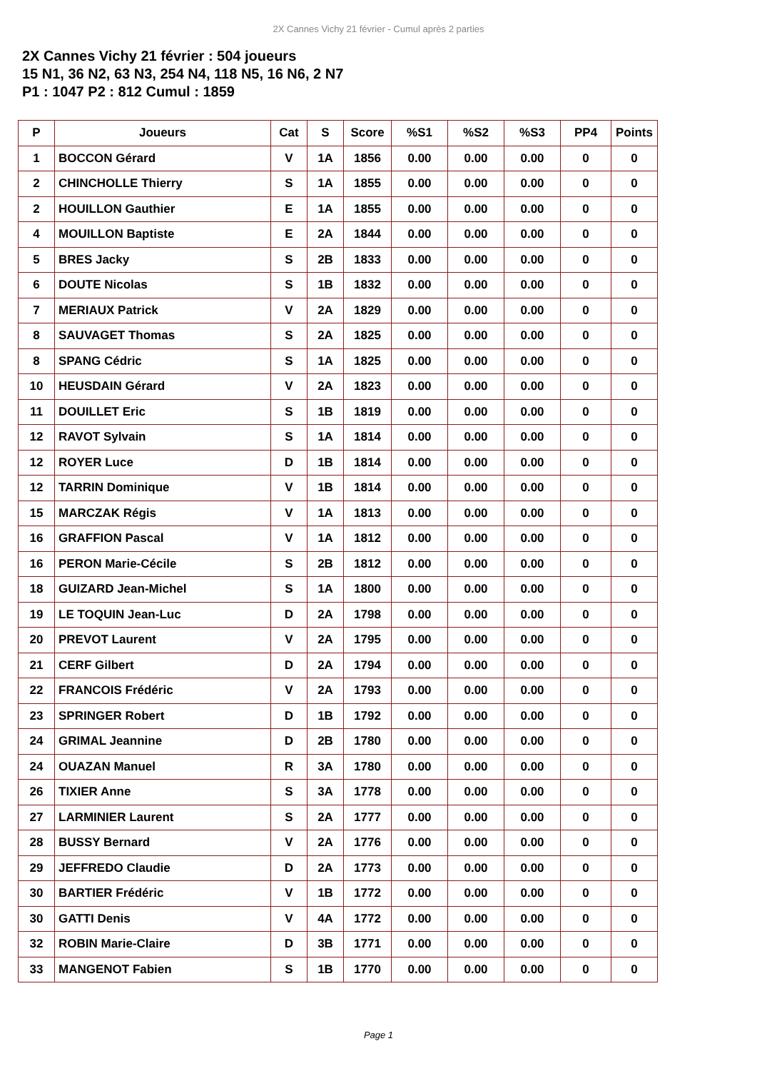2X Cannes Vichy 21 février - Cumul après 2 parties
2X Cannes Vichy 21 février : 504 joueurs
15 N1, 36 N2, 63 N3, 254 N4, 118 N5, 16 N6, 2 N7
P1 : 1047 P2 : 812 Cumul : 1859
| P | Joueurs | Cat | S | Score | %S1 | %S2 | %S3 | PP4 | Points |
| --- | --- | --- | --- | --- | --- | --- | --- | --- | --- |
| 1 | BOCCON Gérard | V | 1A | 1856 | 0.00 | 0.00 | 0.00 | 0 | 0 |
| 2 | CHINCHOLLE Thierry | S | 1A | 1855 | 0.00 | 0.00 | 0.00 | 0 | 0 |
| 2 | HOUILLON Gauthier | E | 1A | 1855 | 0.00 | 0.00 | 0.00 | 0 | 0 |
| 4 | MOUILLON Baptiste | E | 2A | 1844 | 0.00 | 0.00 | 0.00 | 0 | 0 |
| 5 | BRES Jacky | S | 2B | 1833 | 0.00 | 0.00 | 0.00 | 0 | 0 |
| 6 | DOUTE Nicolas | S | 1B | 1832 | 0.00 | 0.00 | 0.00 | 0 | 0 |
| 7 | MERIAUX Patrick | V | 2A | 1829 | 0.00 | 0.00 | 0.00 | 0 | 0 |
| 8 | SAUVAGET Thomas | S | 2A | 1825 | 0.00 | 0.00 | 0.00 | 0 | 0 |
| 8 | SPANG Cédric | S | 1A | 1825 | 0.00 | 0.00 | 0.00 | 0 | 0 |
| 10 | HEUSDAIN Gérard | V | 2A | 1823 | 0.00 | 0.00 | 0.00 | 0 | 0 |
| 11 | DOUILLET Eric | S | 1B | 1819 | 0.00 | 0.00 | 0.00 | 0 | 0 |
| 12 | RAVOT Sylvain | S | 1A | 1814 | 0.00 | 0.00 | 0.00 | 0 | 0 |
| 12 | ROYER Luce | D | 1B | 1814 | 0.00 | 0.00 | 0.00 | 0 | 0 |
| 12 | TARRIN Dominique | V | 1B | 1814 | 0.00 | 0.00 | 0.00 | 0 | 0 |
| 15 | MARCZAK Régis | V | 1A | 1813 | 0.00 | 0.00 | 0.00 | 0 | 0 |
| 16 | GRAFFION Pascal | V | 1A | 1812 | 0.00 | 0.00 | 0.00 | 0 | 0 |
| 16 | PERON Marie-Cécile | S | 2B | 1812 | 0.00 | 0.00 | 0.00 | 0 | 0 |
| 18 | GUIZARD Jean-Michel | S | 1A | 1800 | 0.00 | 0.00 | 0.00 | 0 | 0 |
| 19 | LE TOQUIN Jean-Luc | D | 2A | 1798 | 0.00 | 0.00 | 0.00 | 0 | 0 |
| 20 | PREVOT Laurent | V | 2A | 1795 | 0.00 | 0.00 | 0.00 | 0 | 0 |
| 21 | CERF Gilbert | D | 2A | 1794 | 0.00 | 0.00 | 0.00 | 0 | 0 |
| 22 | FRANCOIS Frédéric | V | 2A | 1793 | 0.00 | 0.00 | 0.00 | 0 | 0 |
| 23 | SPRINGER Robert | D | 1B | 1792 | 0.00 | 0.00 | 0.00 | 0 | 0 |
| 24 | GRIMAL Jeannine | D | 2B | 1780 | 0.00 | 0.00 | 0.00 | 0 | 0 |
| 24 | OUAZAN Manuel | R | 3A | 1780 | 0.00 | 0.00 | 0.00 | 0 | 0 |
| 26 | TIXIER Anne | S | 3A | 1778 | 0.00 | 0.00 | 0.00 | 0 | 0 |
| 27 | LARMINIER Laurent | S | 2A | 1777 | 0.00 | 0.00 | 0.00 | 0 | 0 |
| 28 | BUSSY Bernard | V | 2A | 1776 | 0.00 | 0.00 | 0.00 | 0 | 0 |
| 29 | JEFFREDO Claudie | D | 2A | 1773 | 0.00 | 0.00 | 0.00 | 0 | 0 |
| 30 | BARTIER Frédéric | V | 1B | 1772 | 0.00 | 0.00 | 0.00 | 0 | 0 |
| 30 | GATTI Denis | V | 4A | 1772 | 0.00 | 0.00 | 0.00 | 0 | 0 |
| 32 | ROBIN Marie-Claire | D | 3B | 1771 | 0.00 | 0.00 | 0.00 | 0 | 0 |
| 33 | MANGENOT Fabien | S | 1B | 1770 | 0.00 | 0.00 | 0.00 | 0 | 0 |
Page 1